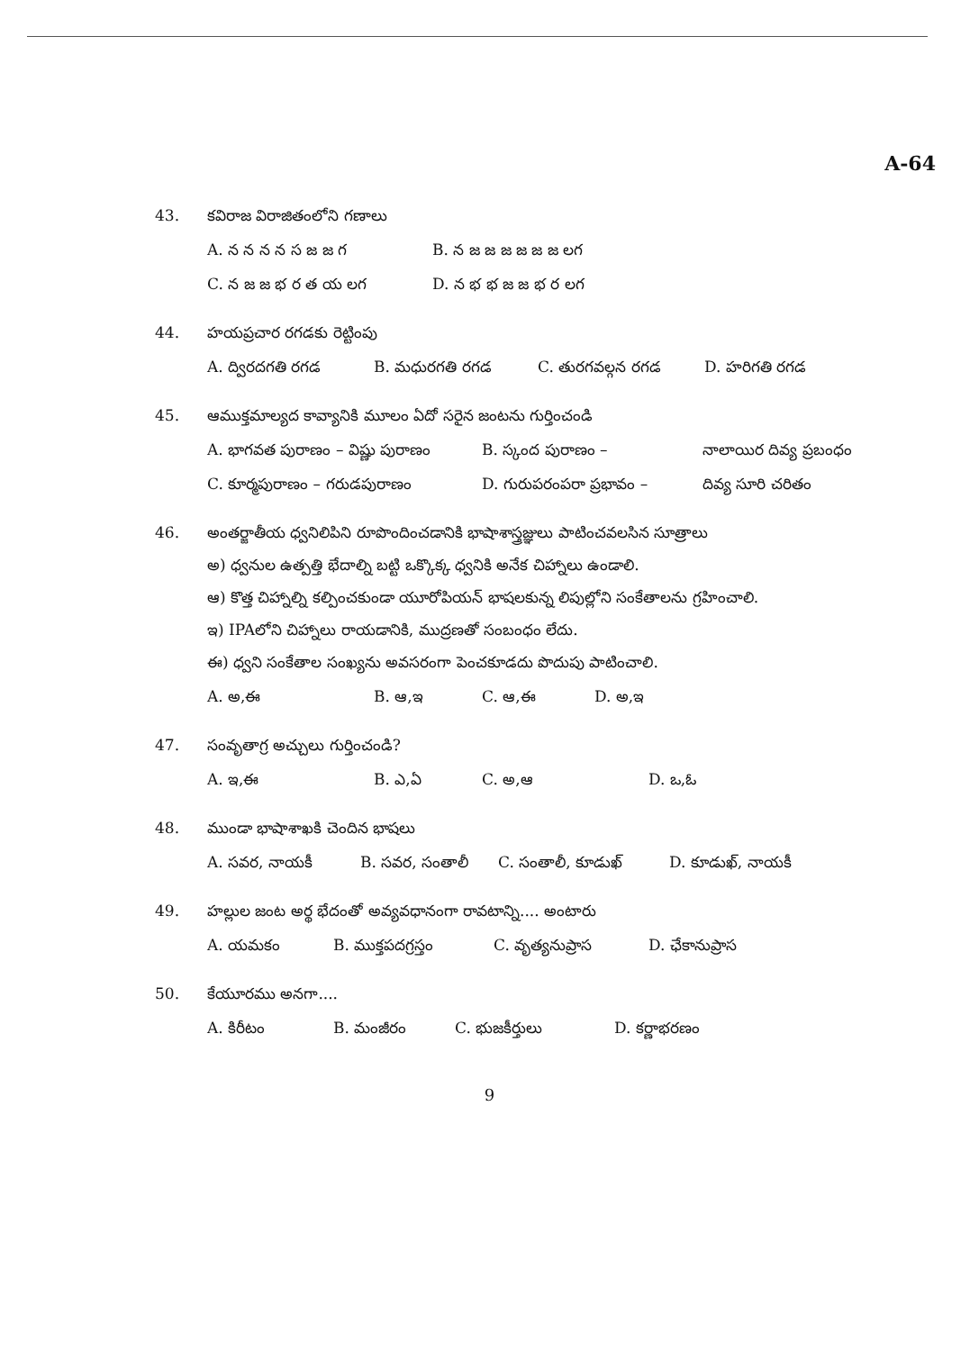A-64
43. కవిరాజ విరాజితంలోని గణాలు
A. న న న న స జ జ గ B. న జ జ జ జ జ జ లగ
C. న జ జ భ ర త య లగ D. న భ భ జ జ భ ర లగ
44. హయప్రచార రగడకు రెట్టింపు
A. ద్విరదగతి రగడ B. మధురగతి రగడ C. తురగవల్గన రగడ D. హరిగతి రగడ
45. ఆముక్తమాల్యద కావ్యానికి మూలం ఏదో సరైన జంటను గుర్తించండి
A. భాగవత పురాణం – విష్ణు పురాణం B. స్కంద పురాణం – నాలాయిర దివ్య ప్రబంధం
C. కూర్మపురాణం – గరుడపురాణం D. గురుపరంపరా ప్రభావం – దివ్య సూరి చరితం
46. అంతర్జాతీయ ధ్వనిలిపిని రూపొందించడానికి భాషాశాస్త్రజ్ఞులు పాటించవలసిన సూత్రాలు
అ) ధ్వనుల ఉత్పత్తి భేదాల్ని బట్టి ఒక్కొక్క ధ్వనికి అనేక చిహ్నాలు ఉండాలి.
ఆ) కొత్త చిహ్నాల్ని కల్పించకుండా యూరోపియన్ భాషలకున్న లిపుల్లోని సంకేతాలను గ్రహించాలి.
ఇ) IPAలోని చిహ్నాలు రాయడానికి, ముద్రణతో సంబంధం లేదు.
ఈ) ధ్వని సంకేతాల సంఖ్యను అవసరంగా పెంచకూడదు పొదుపు పాటించాలి.
A. అ,ఈ B. ఆ,ఇ C. ఆ,ఈ D. అ,ఇ
47. సంవృతాగ్ర అచ్చులు గుర్తించండి?
A. ఇ,ఈ B. ఎ,ఏ C. అ,ఆ D. ఒ,ఓ
48. ముండా భాషాశాఖకి చెందిన భాషలు
A. సవర, నాయకీ B. సవర, సంతాలీ C. సంతాలీ, కూడుఖ్ D. కూడుఖ్, నాయకీ
49. హల్లుల జంట అర్థ భేదంతో అవ్యవధానంగా రావటాన్ని.... అంటారు
A. యమకం B. ముక్తపదగ్రస్తం C. వృత్యనుప్రాస D. ఛేకానుప్రాస
50. కేయూరము అనగా....
A. కిరీటం B. మంజీరం C. భుజకీర్తులు D. కర్ణాభరణం
9